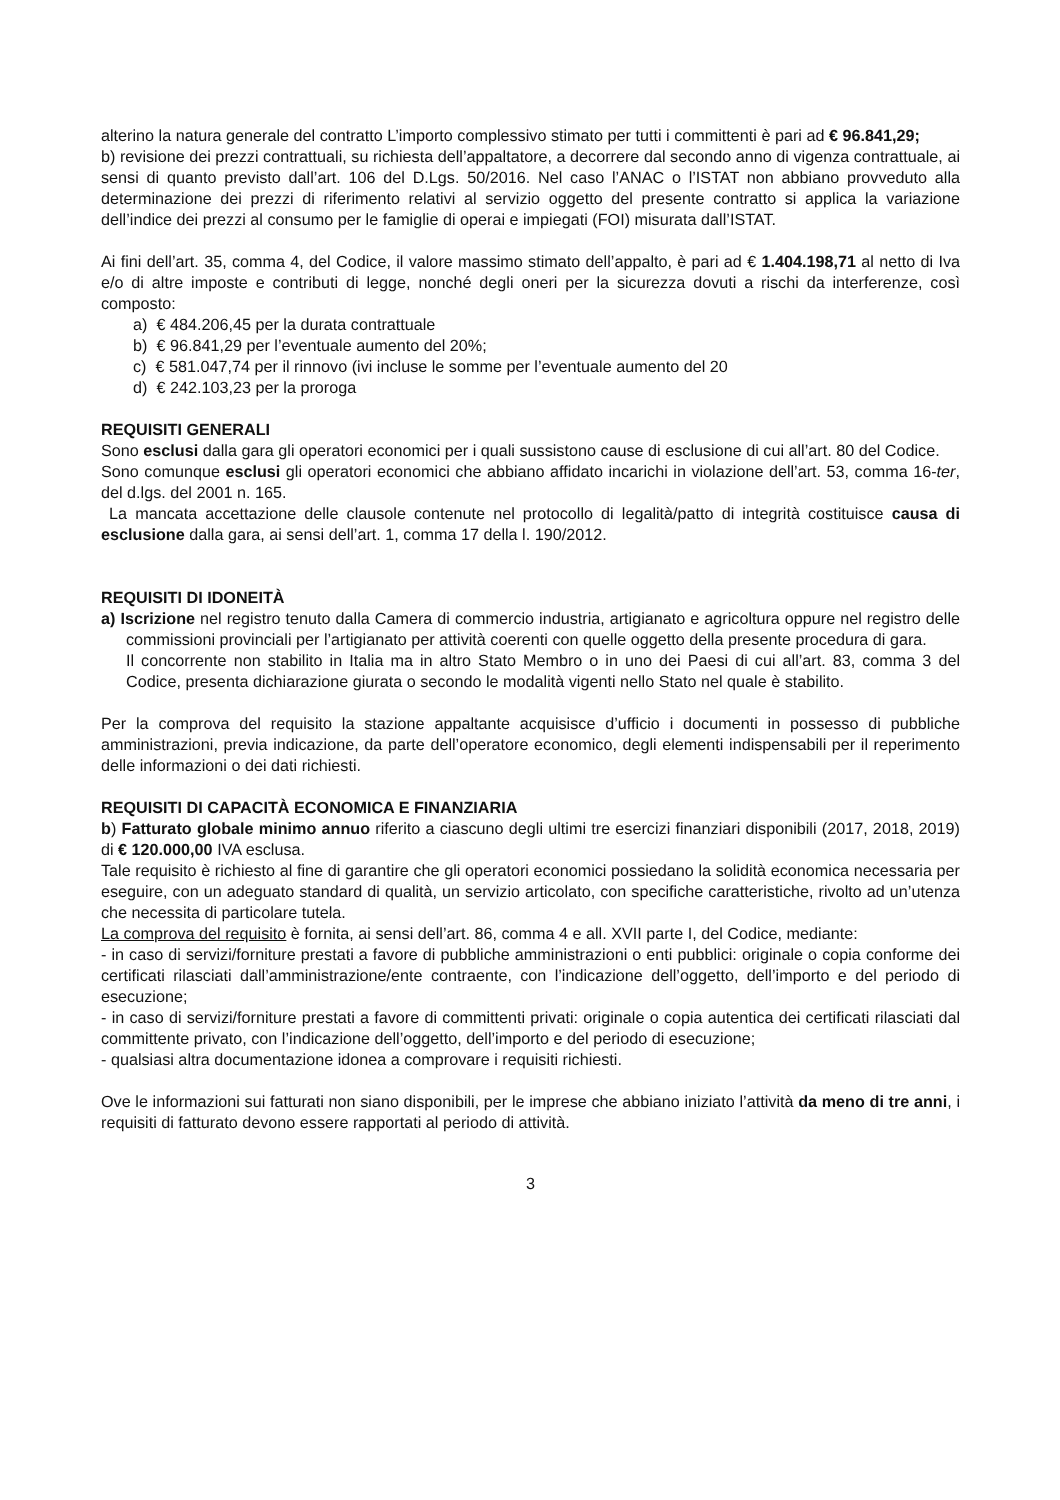alterino la natura generale del contratto L’importo complessivo stimato per tutti i committenti è pari ad € 96.841,29;
b) revisione dei prezzi contrattuali, su richiesta dell’appaltatore, a decorrere dal secondo anno di vigenza contrattuale, ai sensi di quanto previsto dall’art. 106 del D.Lgs. 50/2016. Nel caso l’ANAC o l’ISTAT non abbiano provveduto alla determinazione dei prezzi di riferimento relativi al servizio oggetto del presente contratto si applica la variazione dell’indice dei prezzi al consumo per le famiglie di operai e impiegati (FOI) misurata dall’ISTAT.
Ai fini dell’art. 35, comma 4, del Codice, il valore massimo stimato dell’appalto, è pari ad € 1.404.198,71 al netto di Iva e/o di altre imposte e contributi di legge, nonché degli oneri per la sicurezza dovuti a rischi da interferenze, così composto:
a) € 484.206,45 per la durata contrattuale
b) € 96.841,29 per l’eventuale aumento del 20%;
c) € 581.047,74 per il rinnovo (ivi incluse le somme per l’eventuale aumento del 20
d) € 242.103,23 per la proroga
REQUISITI GENERALI
Sono esclusi dalla gara gli operatori economici per i quali sussistono cause di esclusione di cui all’art. 80 del Codice.
Sono comunque esclusi gli operatori economici che abbiano affidato incarichi in violazione dell’art. 53, comma 16-ter, del d.lgs. del 2001 n. 165.
La mancata accettazione delle clausole contenute nel protocollo di legalità/patto di integrità costituisce causa di esclusione dalla gara, ai sensi dell’art. 1, comma 17 della l. 190/2012.
REQUISITI DI IDONEITÀ
a) Iscrizione nel registro tenuto dalla Camera di commercio industria, artigianato e agricoltura oppure nel registro delle commissioni provinciali per l’artigianato per attività coerenti con quelle oggetto della presente procedura di gara.
Il concorrente non stabilito in Italia ma in altro Stato Membro o in uno dei Paesi di cui all’art. 83, comma 3 del Codice, presenta dichiarazione giurata o secondo le modalità vigenti nello Stato nel quale è stabilito.
Per la comprova del requisito la stazione appaltante acquisisce d’ufficio i documenti in possesso di pubbliche amministrazioni, previa indicazione, da parte dell’operatore economico, degli elementi indispensabili per il reperimento delle informazioni o dei dati richiesti.
REQUISITI DI CAPACITÀ ECONOMICA E FINANZIARIA
b) Fatturato globale minimo annuo riferito a ciascuno degli ultimi tre esercizi finanziari disponibili (2017, 2018, 2019) di € 120.000,00 IVA esclusa.
Tale requisito è richiesto al fine di garantire che gli operatori economici possiedano la solidità economica necessaria per eseguire, con un adeguato standard di qualità, un servizio articolato, con specifiche caratteristiche, rivolto ad un’utenza che necessita di particolare tutela.
La comprova del requisito è fornita, ai sensi dell’art. 86, comma 4 e all. XVII parte I, del Codice, mediante:
- in caso di servizi/forniture prestati a favore di pubbliche amministrazioni o enti pubblici: originale o copia conforme dei certificati rilasciati dall’amministrazione/ente contraente, con l’indicazione dell’oggetto, dell’importo e del periodo di esecuzione;
- in caso di servizi/forniture prestati a favore di committenti privati: originale o copia autentica dei certificati rilasciati dal committente privato, con l’indicazione dell’oggetto, dell’importo e del periodo di esecuzione;
- qualsiasi altra documentazione idonea a comprovare i requisiti richiesti.
Ove le informazioni sui fatturati non siano disponibili, per le imprese che abbiano iniziato l’attività da meno di tre anni, i requisiti di fatturato devono essere rapportati al periodo di attività.
3